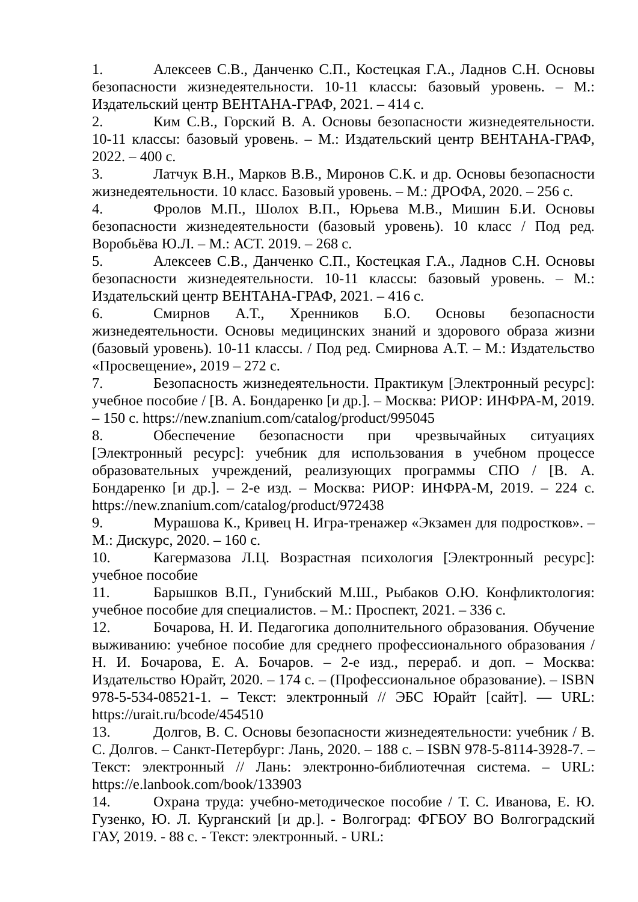1. Алексеев С.В., Данченко С.П., Костецкая Г.А., Ладнов С.Н. Основы безопасности жизнедеятельности. 10-11 классы: базовый уровень. – М.: Издательский центр ВЕНТАНА-ГРАФ, 2021. – 414 с.
2. Ким С.В., Горский В. А. Основы безопасности жизнедеятельности. 10-11 классы: базовый уровень. – М.: Издательский центр ВЕНТАНА-ГРАФ, 2022. – 400 с.
3. Латчук В.Н., Марков В.В., Миронов С.К. и др. Основы безопасности жизнедеятельности. 10 класс. Базовый уровень. – М.: ДРОФА, 2020. – 256 с.
4. Фролов М.П., Шолох В.П., Юрьева М.В., Мишин Б.И. Основы безопасности жизнедеятельности (базовый уровень). 10 класс / Под ред. Воробьёва Ю.Л. – М.: АСТ. 2019. – 268 с.
5. Алексеев С.В., Данченко С.П., Костецкая Г.А., Ладнов С.Н. Основы безопасности жизнедеятельности. 10-11 классы: базовый уровень. – М.: Издательский центр ВЕНТАНА-ГРАФ, 2021. – 416 с.
6. Смирнов А.Т., Хренников Б.О. Основы безопасности жизнедеятельности. Основы медицинских знаний и здорового образа жизни (базовый уровень). 10-11 классы. / Под ред. Смирнова А.Т. – М.: Издательство «Просвещение», 2019 – 272 с.
7. Безопасность жизнедеятельности. Практикум [Электронный ресурс]: учебное пособие / [В. А. Бондаренко [и др.]. – Москва: РИОР: ИНФРА-М, 2019. – 150 с. https://new.znanium.com/catalog/product/995045
8. Обеспечение безопасности при чрезвычайных ситуациях [Электронный ресурс]: учебник для использования в учебном процессе образовательных учреждений, реализующих программы СПО / [В. А. Бондаренко [и др.]. – 2-е изд. – Москва: РИОР: ИНФРА-М, 2019. – 224 с. https://new.znanium.com/catalog/product/972438
9. Мурашова К., Кривец Н. Игра-тренажер «Экзамен для подростков». – М.: Дискурс, 2020. – 160 с.
10. Кагермазова Л.Ц. Возрастная психология [Электронный ресурс]: учебное пособие
11. Барышков В.П., Гунибский М.Ш., Рыбаков О.Ю. Конфликтология: учебное пособие для специалистов. – М.: Проспект, 2021. – 336 с.
12. Бочарова, Н. И. Педагогика дополнительного образования. Обучение выживанию: учебное пособие для среднего профессионального образования / Н. И. Бочарова, Е. А. Бочаров. – 2-е изд., перераб. и доп. – Москва: Издательство Юрайт, 2020. – 174 с. – (Профессиональное образование). – ISBN 978-5-534-08521-1. – Текст: электронный // ЭБС Юрайт [сайт]. — URL: https://urait.ru/bcode/454510
13. Долгов, В. С. Основы безопасности жизнедеятельности: учебник / В. С. Долгов. – Санкт-Петербург: Лань, 2020. – 188 с. – ISBN 978-5-8114-3928-7. – Текст: электронный // Лань: электронно-библиотечная система. – URL: https://e.lanbook.com/book/133903
14. Охрана труда: учебно-методическое пособие / Т. С. Иванова, Е. Ю. Гузенко, Ю. Л. Курганский [и др.]. - Волгоград: ФГБОУ ВО Волгоградский ГАУ, 2019. - 88 с. - Текст: электронный. - URL: